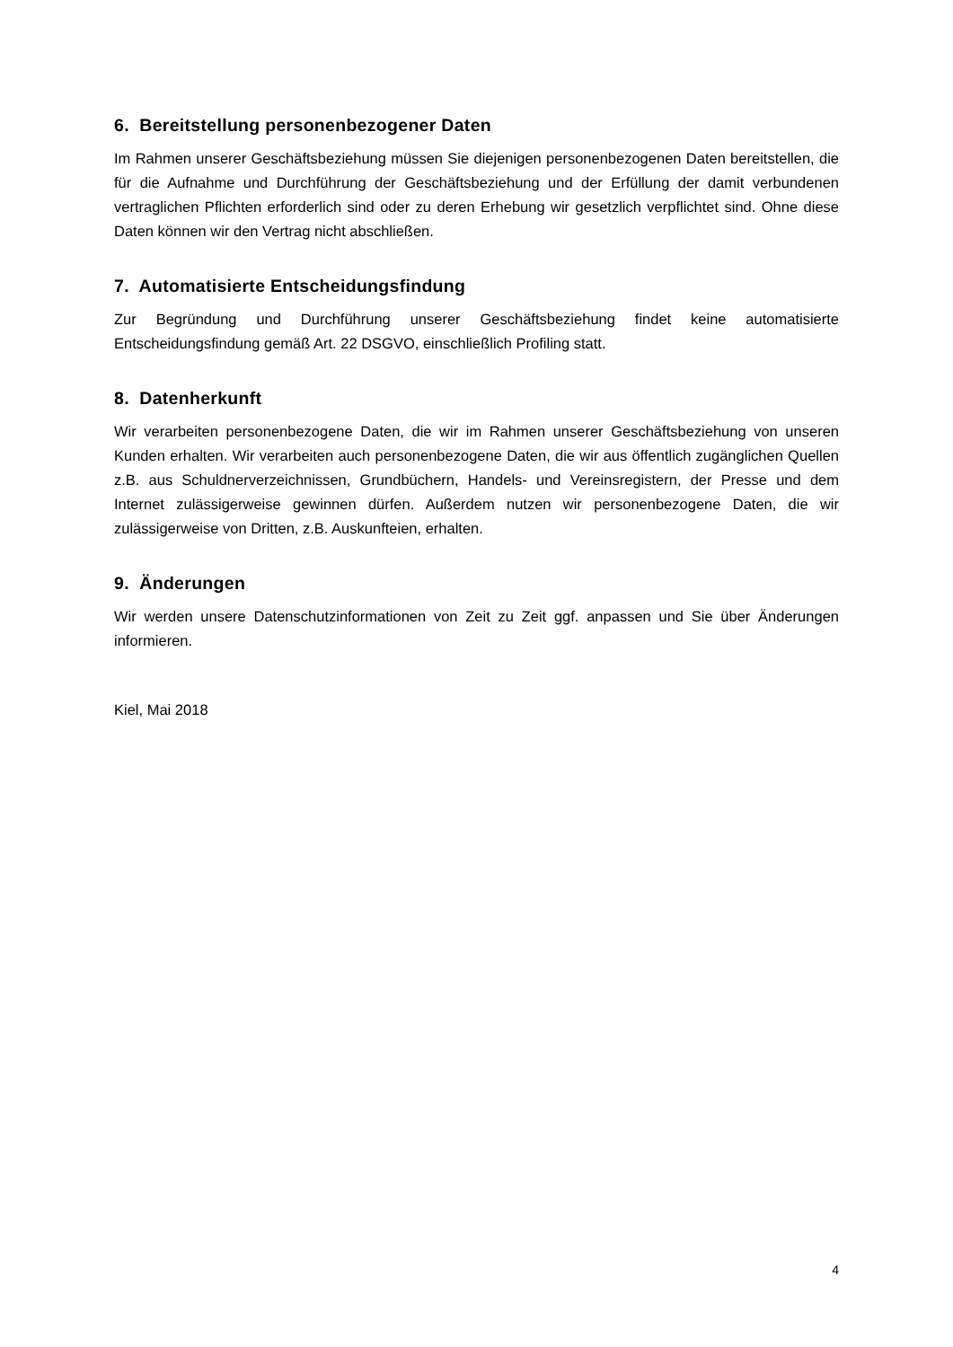6. Bereitstellung personenbezogener Daten
Im Rahmen unserer Geschäftsbeziehung müssen Sie diejenigen personenbezogenen Daten bereitstellen, die für die Aufnahme und Durchführung der Geschäftsbeziehung und der Erfüllung der damit verbundenen vertraglichen Pflichten erforderlich sind oder zu deren Erhebung wir gesetzlich verpflichtet sind. Ohne diese Daten können wir den Vertrag nicht abschließen.
7. Automatisierte Entscheidungsfindung
Zur Begründung und Durchführung unserer Geschäftsbeziehung findet keine automatisierte Entscheidungsfindung gemäß Art. 22 DSGVO, einschließlich Profiling statt.
8. Datenherkunft
Wir verarbeiten personenbezogene Daten, die wir im Rahmen unserer Geschäftsbeziehung von unseren Kunden erhalten. Wir verarbeiten auch personenbezogene Daten, die wir aus öffentlich zugänglichen Quellen z.B. aus Schuldnerverzeichnissen, Grundbüchern, Handels- und Vereinsregistern, der Presse und dem Internet zulässigerweise gewinnen dürfen. Außerdem nutzen wir personenbezogene Daten, die wir zulässigerweise von Dritten, z.B. Auskunfteien, erhalten.
9. Änderungen
Wir werden unsere Datenschutzinformationen von Zeit zu Zeit ggf. anpassen und Sie über Änderungen informieren.
Kiel, Mai 2018
4